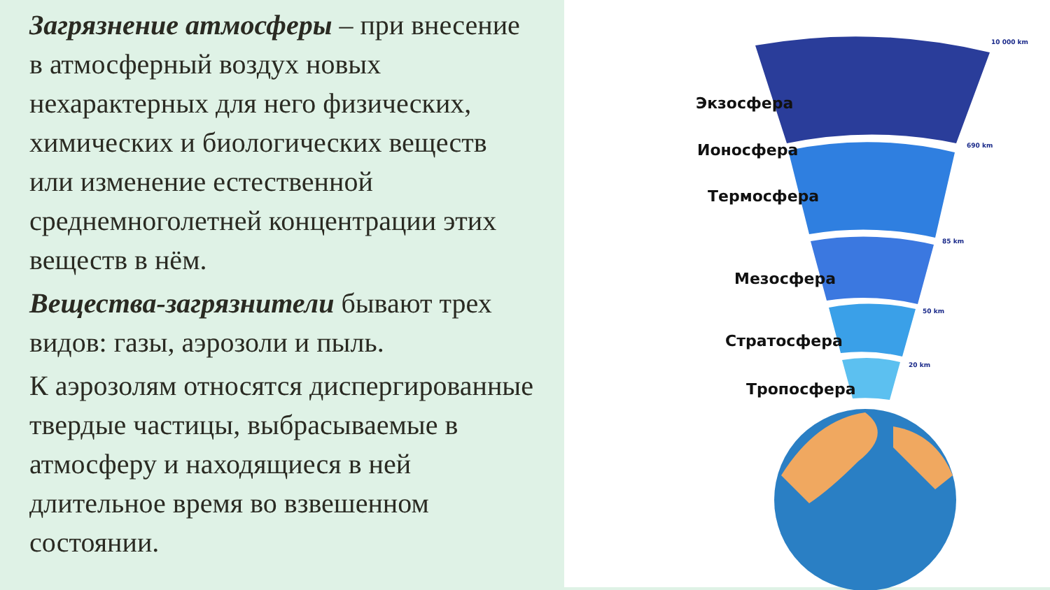Загрязнение атмосферы – при внесение
в атмосферный воздух новых
нехарактерных для него физических,
химических и биологических веществ
или изменение естественной
среднемноголетней концентрации этих
веществ в нём.
Вещества-загрязнители бывают трех
видов: газы, аэрозоли и пыль.
К аэрозолям относятся диспергированные
твердые частицы, выбрасываемые в
атмосферу и находящиеся в ней
длительное время во взвешенном
состоянии.
Экзосфера
Ионосфера
Термосфера
Мезосфера
Стратосфера
Тропосфера
10 000 km
690 km
85 km
50 km
20 km